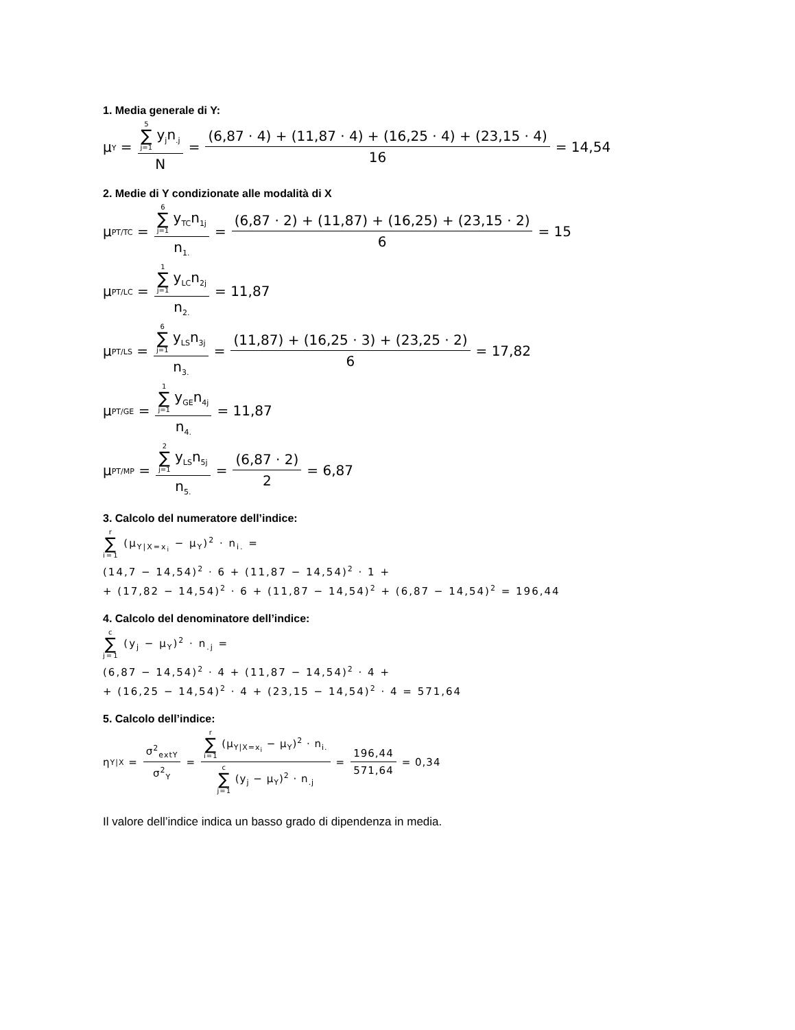1. Media generale di Y:
μ<sub>Y</sub> = 5 ∑ j=1 y<sub>j</sub>n<sub>.j</sub> N = (6,87 · 4) + (11,87 · 4) + (16,25 · 4) + (23,15 · 4) 16 = 14,54
2. Medie di Y condizionate alle modalità di X
μ<sub>PT/TC</sub> = 6 ∑ j=1 y<sub>TC</sub>n<sub>1j</sub> n<sub>1.</sub> = (6,87 · 2) + (11,87) + (16,25) + (23,15 · 2) 6 = 15
μ<sub>PT/LC</sub> = 1 ∑ j=1 y<sub>LC</sub>n<sub>2j</sub> n<sub>2.</sub> = 11,87
μ<sub>PT/LS</sub> = 6 ∑ j=1 y<sub>LS</sub>n<sub>3j</sub> n<sub>3.</sub> = (11,87) + (16,25 · 3) + (23,25 · 2) 6 = 17,82
μ<sub>PT/GE</sub> = 1 ∑ j=1 y<sub>GE</sub>n<sub>4j</sub> n<sub>4.</sub> = 11,87
μ<sub>PT/MP</sub> = 2 ∑ j=1 y<sub>LS</sub>n<sub>5j</sub> n<sub>5.</sub> = (6,87 · 2) 2 = 6,87
3. Calcolo del numeratore dell’indice:
r ∑ i=1 (μ<sub>Y|X=x<sub>i</sub></sub> − μ<sub>Y</sub>)<sup>2</sup> · n<sub>i.</sub> =
(14,7 − 14,54)<sup>2</sup> · 6 + (11,87 − 14,54)<sup>2</sup> · 1 +
+ (17,82 − 14,54)<sup>2</sup> · 6 + (11,87 − 14,54)<sup>2</sup> + (6,87 − 14,54)<sup>2</sup> = 196,44
4. Calcolo del denominatore dell’indice:
c ∑ j=1 (y<sub>j</sub> − μ<sub>Y</sub>)<sup>2</sup> · n<sub>.j</sub> =
(6,87 − 14,54)<sup>2</sup> · 4 + (11,87 − 14,54)<sup>2</sup> · 4 +
+ (16,25 − 14,54)<sup>2</sup> · 4 + (23,15 − 14,54)<sup>2</sup> · 4 = 571,64
5. Calcolo dell’indice:
η<sub>Y|X</sub> = σ<sup>2</sup><sub>extY</sub> σ<sup>2</sup><sub>Y</sub> = r ∑ i=1 (μ<sub>Y|X=x<sub>i</sub></sub> − μ<sub>Y</sub>)<sup>2</sup> · n<sub>i.</sub> c ∑ j=1 (y<sub>j</sub> − μ<sub>Y</sub>)<sup>2</sup> · n<sub>.j</sub> = 196,44 571,64 = 0,34
Il valore dell’indice indica un basso grado di dipendenza in media.